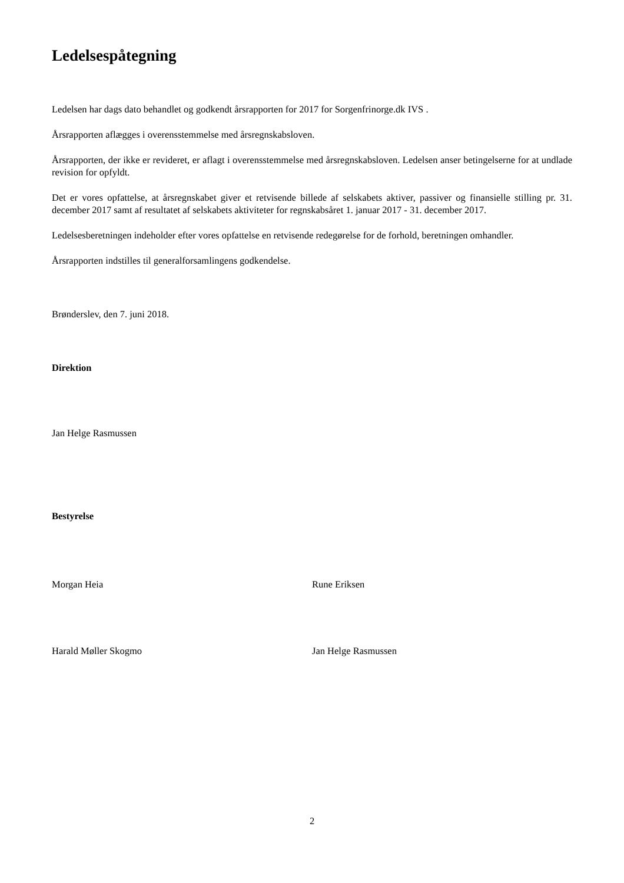Ledelsespåtegning
Ledelsen har dags dato behandlet og godkendt årsrapporten for 2017 for Sorgenfrinorge.dk IVS .
Årsrapporten aflægges i overensstemmelse med årsregnskabsloven.
Årsrapporten, der ikke er revideret, er aflagt i overensstemmelse med årsregnskabsloven. Ledelsen anser betingelserne for at undlade revision for opfyldt.
Det er vores opfattelse, at årsregnskabet giver et retvisende billede af selskabets aktiver, passiver og finansielle stilling pr. 31. december 2017 samt af resultatet af selskabets aktiviteter for regnskabsåret 1. januar 2017 - 31. december 2017.
Ledelsesberetningen indeholder efter vores opfattelse en retvisende redegørelse for de forhold, beretningen omhandler.
Årsrapporten indstilles til generalforsamlingens godkendelse.
Brønderslev, den 7. juni 2018.
Direktion
Jan Helge Rasmussen
Bestyrelse
Morgan Heia Rune Eriksen
Harald Møller Skogmo Jan Helge Rasmussen
2